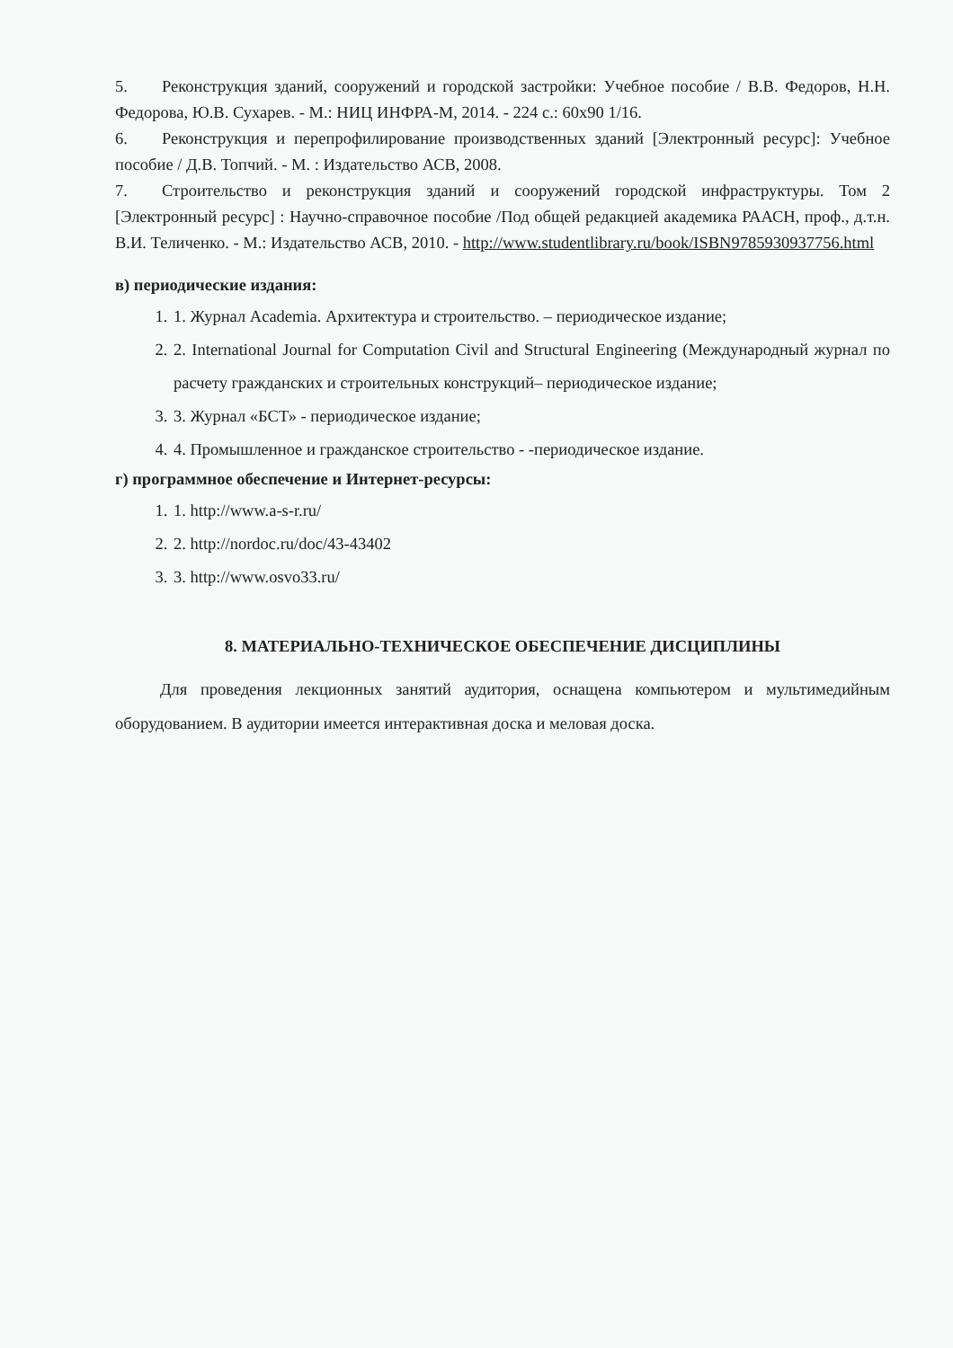5. Реконструкция зданий, сооружений и городской застройки: Учебное пособие / В.В. Федоров, Н.Н. Федорова, Ю.В. Сухарев. - М.: НИЦ ИНФРА-М, 2014. - 224 с.: 60х90 1/16.
6. Реконструкция и перепрофилирование производственных зданий [Электронный ресурс]: Учебное пособие / Д.В. Топчий. - М. : Издательство АСВ, 2008.
7. Строительство и реконструкция зданий и сооружений городской инфраструктуры. Том 2 [Электронный ресурс] : Научно-справочное пособие /Под общей редакцией академика РААСН, проф., д.т.н. В.И. Теличенко. - М.: Издательство АСВ, 2010. - http://www.studentlibrary.ru/book/ISBN9785930937756.html
в) периодические издания:
1. 1. Журнал Academia. Архитектура и строительство. – периодическое издание;
2. 2. International Journal for Computation Civil and Structural Engineering (Международный журнал по расчету гражданских и строительных конструкций– периодическое издание;
3. 3. Журнал «БСТ» - периодическое издание;
4. 4. Промышленное и гражданское строительство - -периодическое издание.
г) программное обеспечение и Интернет-ресурсы:
1. 1. http://www.a-s-r.ru/
2. 2. http://nordoc.ru/doc/43-43402
3. 3. http://www.osvo33.ru/
8. МАТЕРИАЛЬНО-ТЕХНИЧЕСКОЕ ОБЕСПЕЧЕНИЕ ДИСЦИПЛИНЫ
Для проведения лекционных занятий аудитория, оснащена компьютером и мультимедийным оборудованием. В аудитории имеется интерактивная доска и меловая доска.